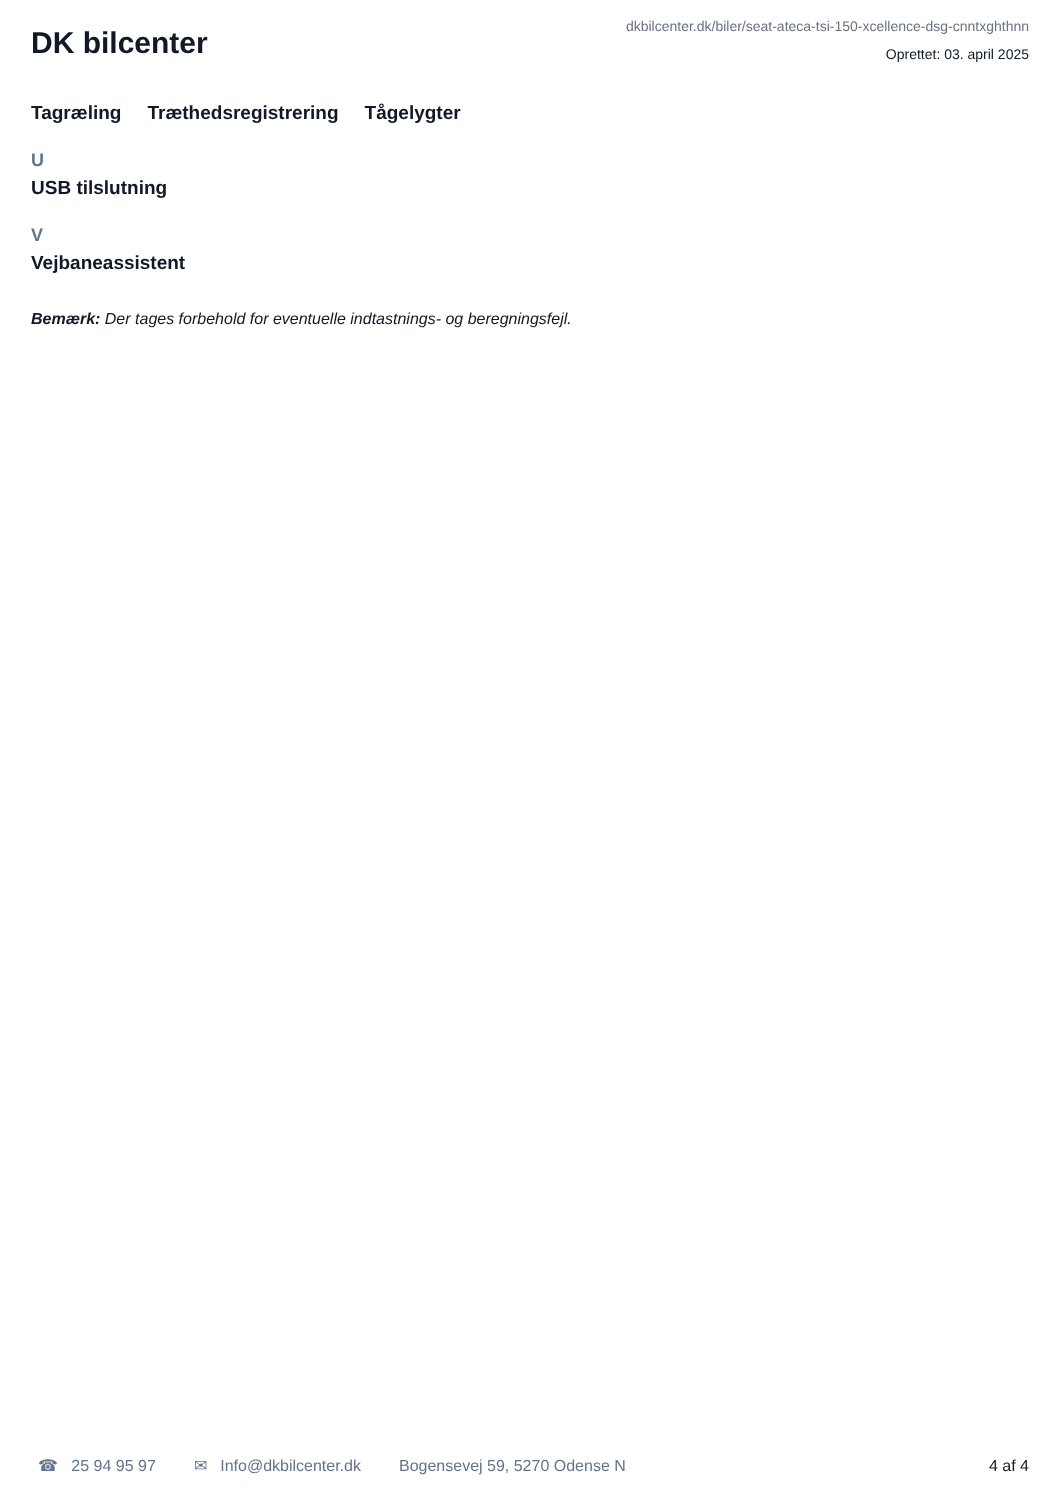DK bilcenter
dkbilcenter.dk/biler/seat-ateca-tsi-150-xcellence-dsg-cnntxghthnn
Oprettet: 03. april 2025
Tagræling Træthedsregistrering Tågelygter
U
USB tilslutning
V
Vejbaneassistent
Bemærk: Der tages forbehold for eventuelle indtastnings- og beregningsfejl.
☎ 25 94 95 97 ✉ Info@dkbilcenter.dk Bogensevej 59, 5270 Odense N 4 af 4